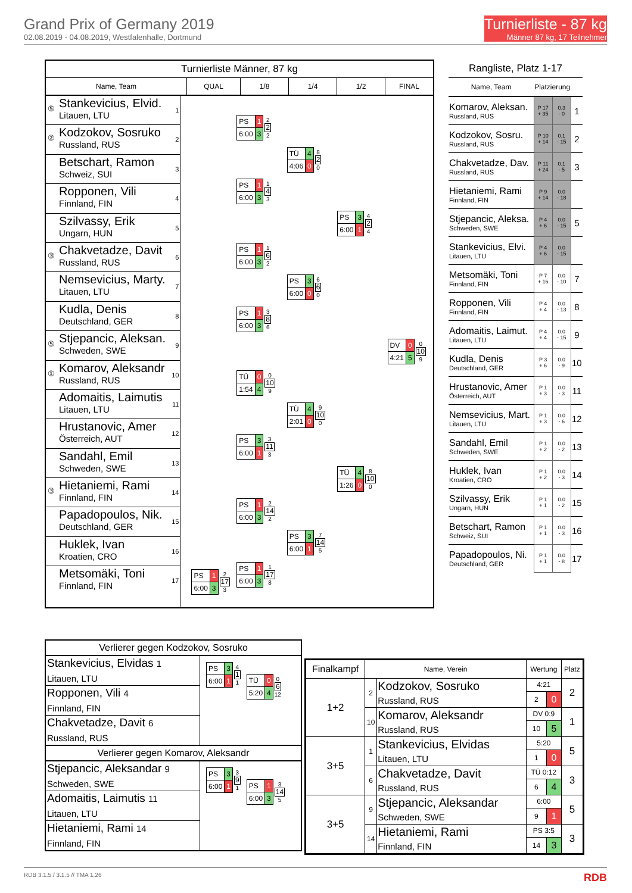Grand Prix of Germany 2019
02.08.2019 - 04.08.2019, Westfalenhalle, Dortmund
Turnierliste - 87 kg
Männer 87 kg, 17 Teilnehmer
Turnierliste Männer, 87 kg
Name, Team QUAL 1/8 1/4 1/2 FINAL
⑤
Stankevicius, Elvid.
Litauen, LTU
1
②
Kodzokov, Sosruko
Russland, RUS
2
Betschart, Ramon
Schweiz, SUI
3
Ropponen, Vili
Finnland, FIN
4
Szilvassy, Erik
Ungarn, HUN
5
③
Chakvetadze, Davit
Russland, RUS
6
Nemsevicius, Marty.
Litauen, LTU
7
Kudla, Denis
Deutschland, GER
8
⑤
Stjepancic, Aleksan.
Schweden, SWE
9
①
Komarov, Aleksandr
Russland, RUS
10
Adomaitis, Laimutis
Litauen, LTU
11
Hrustanovic, Amer
Österreich, AUT
12
Sandahl, Emil
Schweden, SWE
13
③
Hietaniemi, Rami
Finnland, FIN
14
Papadopoulos, Nik.
Deutschland, GER
15
Huklek, Ivan
Kroatien, CRO
16
Metsomäki, Toni
Finnland, FIN
17
| PS | 1 |
| 6:00 | 3 |
2
17
3
| PS | 1 |
| 6:00 | 3 |
2
2
2
| PS | 1 |
| 6:00 | 3 |
1
4
3
| PS | 1 |
| 6:00 | 3 |
1
6
2
| PS | 1 |
| 6:00 | 3 |
3
8
6
| TÜ | 0 |
| 1:54 | 4 |
0
10
9
| PS | 3 |
| 6:00 | 1 |
3
11
3
| PS | 1 |
| 6:00 | 3 |
2
14
2
| PS | 1 |
| 6:00 | 3 |
1
17
8
| TÜ | 4 |
| 4:06 | 0 |
8
2
0
| PS | 3 |
| 6:00 | 0 |
6
6
0
| TÜ | 4 |
| 2:01 | 0 |
9
10
0
| PS | 3 |
| 6:00 | 1 |
7
14
5
| PS | 3 |
| 6:00 | 1 |
4
2
4
| TÜ | 4 |
| 1:26 | 0 |
8
10
0
| DV | 0 |
| 4:21 | 5 |
0
10
9
Rangliste, Platz 1-17
| Name, Team | Platzierung | | |
| --- | --- | --- | --- |
| Komarov, Aleksan. Russland, RUS | P 17 + 35 | 0.3 - 0 | 1 |
| Kodzokov, Sosru. Russland, RUS | P 10 + 14 | 0.1 - 15 | 2 |
| Chakvetadze, Dav. Russland, RUS | P 11 + 24 | 0.1 - 5 | 3 |
| Hietaniemi, Rami Finnland, FIN | P 9 + 14 | 0.0 - 18 | |
| Stjepancic, Aleksa. Schweden, SWE | P 4 + 6 | 0.0 - 15 | 5 |
| Stankevicius, Elvi. Litauen, LTU | P 4 + 6 | 0.0 - 15 | |
| Metsomäki, Toni Finnland, FIN | P 7 + 16 | 0.0 - 10 | 7 |
| Ropponen, Vili Finnland, FIN | P 4 + 4 | 0.0 - 13 | 8 |
| Adomaitis, Laimut. Litauen, LTU | P 4 + 4 | 0.0 - 15 | 9 |
| Kudla, Denis Deutschland, GER | P 3 + 6 | 0.0 - 9 | 10 |
| Hrustanovic, Amer Österreich, AUT | P 1 + 3 | 0.0 - 3 | 11 |
| Nemsevicius, Mart. Litauen, LTU | P 1 + 3 | 0.0 - 6 | 12 |
| Sandahl, Emil Schweden, SWE | P 1 + 2 | 0.0 - 2 | 13 |
| Huklek, Ivan Kroatien, CRO | P 1 + 2 | 0.0 - 3 | 14 |
| Szilvassy, Erik Ungarn, HUN | P 1 + 1 | 0.0 - 2 | 15 |
| Betschart, Ramon Schweiz, SUI | P 1 + 1 | 0.0 - 3 | 16 |
| Papadopoulos, Ni. Deutschland, GER | P 1 + 1 | 0.0 - 8 | 17 |
Verlierer gegen Kodzokov, Sosruko
Stankevicius, Elvidas 1
Litauen, LTU
Ropponen, Vili 4
Finnland, FIN
Chakvetadze, Davit 6
Russland, RUS
| PS | 3 |
| 6:00 | 1 |
4
1
1
| TÜ | 0 |
| 5:20 | 4 |
0
6
12
Verlierer gegen Komarov, Aleksandr
Stjepancic, Aleksandar 9
Schweden, SWE
Adomaitis, Laimutis 11
Litauen, LTU
Hietaniemi, Rami 14
Finnland, FIN
| PS | 3 |
| 6:00 | 1 |
3
9
1
| PS | 1 |
| 6:00 | 3 |
3
14
5
| Finalkampf | Name, Verein | | Wertung | | Platz |
| --- | --- | --- | --- | --- | --- |
| 1+2 | 2 | Kodzokov, Sosruko Russland, RUS | 4:21 | | 2 |
| | | | 2 | 0 | |
| | 10 | Komarov, Aleksandr Russland, RUS | DV 0:9 | | 1 |
| | | | 10 | 5 | |
| 3+5 | 1 | Stankevicius, Elvidas Litauen, LTU | 5:20 | | 5 |
| | | | 1 | 0 | |
| | 6 | Chakvetadze, Davit Russland, RUS | TÜ 0:12 | | 3 |
| | | | 6 | 4 | |
| 3+5 | 9 | Stjepancic, Aleksandar Schweden, SWE | 6:00 | | 5 |
| | | | 9 | 1 | |
| | 14 | Hietaniemi, Rami Finnland, FIN | PS 3:5 | | 3 |
| | | | 14 | 3 | |
RDB 3.1.5 / 3.1.5 // TMA 1.26 RDB